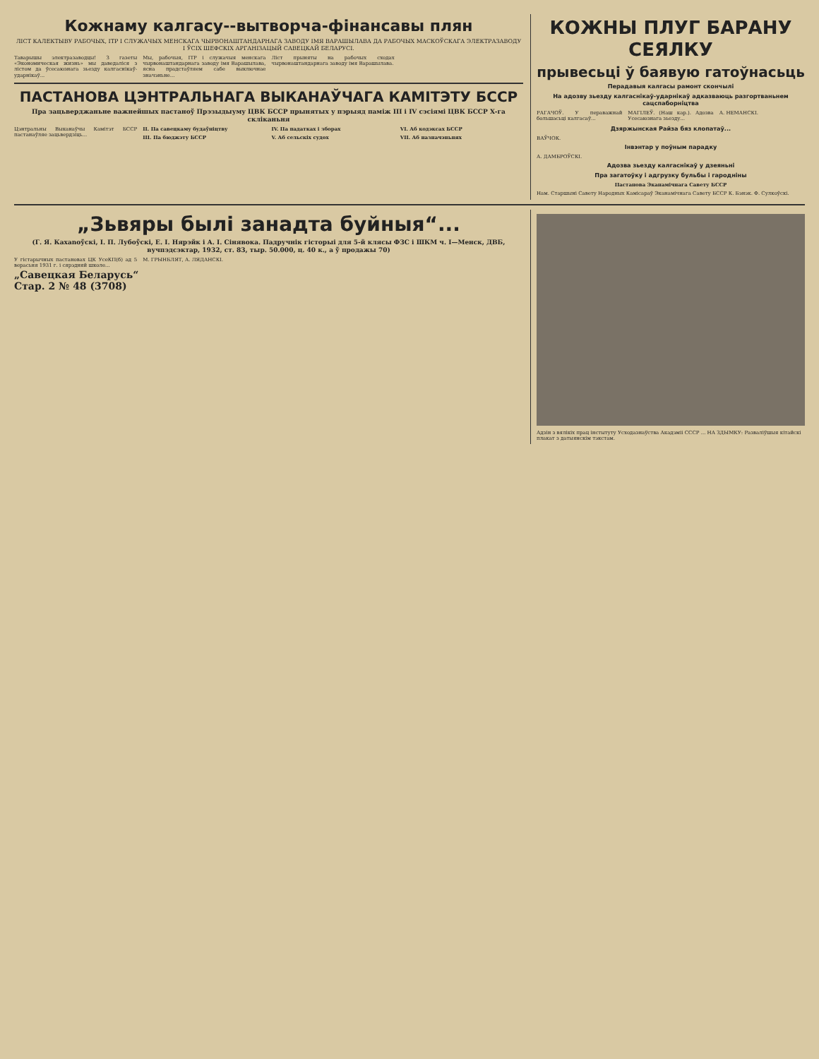Кожнаму калгасу--вытворча-фінансавы плян
ЛІСТ КАЛЕКТЫВУ РАБОЧЫХ, ІТР І СЛУЖАЧЫХ МЕНСКАГА ЧЫРВОНАШТАНДАРНАГА ЗАВОДУ ІМЯ ВАРАШЫЛАВА ДА РАБОЧЫХ МАСКОЎСКАГА ЭЛЕКТРАЗАВОДУ І ЎСІХ ШЕФСКІХ АРГАНІЗАЦЫЙ САВЕЦКАЙ БЕЛАРУСІ.
Таварышы электразаводцы! З газеты «Экономическая жизнь» мы даведаліся з лістом да ўсесаюзнага зьезду калгаснікаў-ударнікаў...
Мы, рабочыя, ІТР і служачыя менскага чырвонаштандарнага заводу імя Варашылава, ясна прадстаўляем сабе выключнае значэньне...
Ліст прыняты на рабочых сходах чырвонаштандарнага заводу імя Варашылава.
ПАСТАНОВА ЦЭНТРАЛЬНАГА ВЫКАНАЎЧАГА КАМІТЭТУ БССР
Пра зацьверджаньне важнейшых пастаноў Прэзыдыуму ЦВК БССР прынятых у пэрыяд паміж III і IV сэсіямі ЦВК БССР Х-га скліканьня
Цэнтральны Выканаўчы Камітэт БССР пастанаўляе зацьвердзіць...
ІІ. Па савецкаму будаўніцтву
ІІІ. Па бюджэту БССР
IV. Па падатках і зборах
V. Аб сельскіх судох
VI. Аб кодэксах БССР
VII. Аб назначэньнях
КОЖНЫ ПЛУГ БАРАНУ СЕЯЛКУ
прывесьці ў баявую гатоўнасьць
Перадавыя калгасы рамонт скончылі
На адозву зьезду калгаснікаў-ударнікаў адказваюць разгортваньнем сацспаборніцтва
РАГАЧОЎ. У пераважнай большасьці калгасаў...
МАГІЛЕЎ. (Наш кар.). Адозва Усесаюзнага зьезду...
А. НЕМАНСКІ.
Дзяржынская Райза бяз клопатаў...
ВАЎЧОК.
Інвэнтар у поўным парадку
А. ДАМБРОЎСКІ.
Адозва зьезду калгаснікаў у дзеяньні
Пра загатоўку і адгрузку бульбы і гародніны
Пастанова Эканамічнага Савету БССР
Нам. Старшыні Савету Народных Камісараў Эканамічнага Савету БССР К. Бэнэк. Ф. Сулкоўскі.
„Зьвяры былі занадта буйныя“...
(Г. Я. Кахаnоўскі, І. П. Лубоўскі, Е. І. Нярэйк і А. І. Сінявока. Падручнік гісторыі для 5-й клясы ФЗС і ШКМ ч. І—Менск, ДВБ, вучпэдсэктар, 1932, ст. 83, тыр. 50.000, ц. 40 к., а ў продажы 70)
У гістарычных пастановах ЦК УсеКП(б) ад 5 верасьня 1931 г. і сярэдняй школе...
М. ГРЫНБЛЯТ, А. ЛЯДАНСКІ.
„Савецкая Беларусь“
Стар. 2 № 48 (3708)
Адзін з вялікіх прац інстытуту Усходазнаўства Акадэміі СССР ... НА ЗДЫМКУ: Разваліўшыя кітайскі плакат з датыянскім тэкстам.